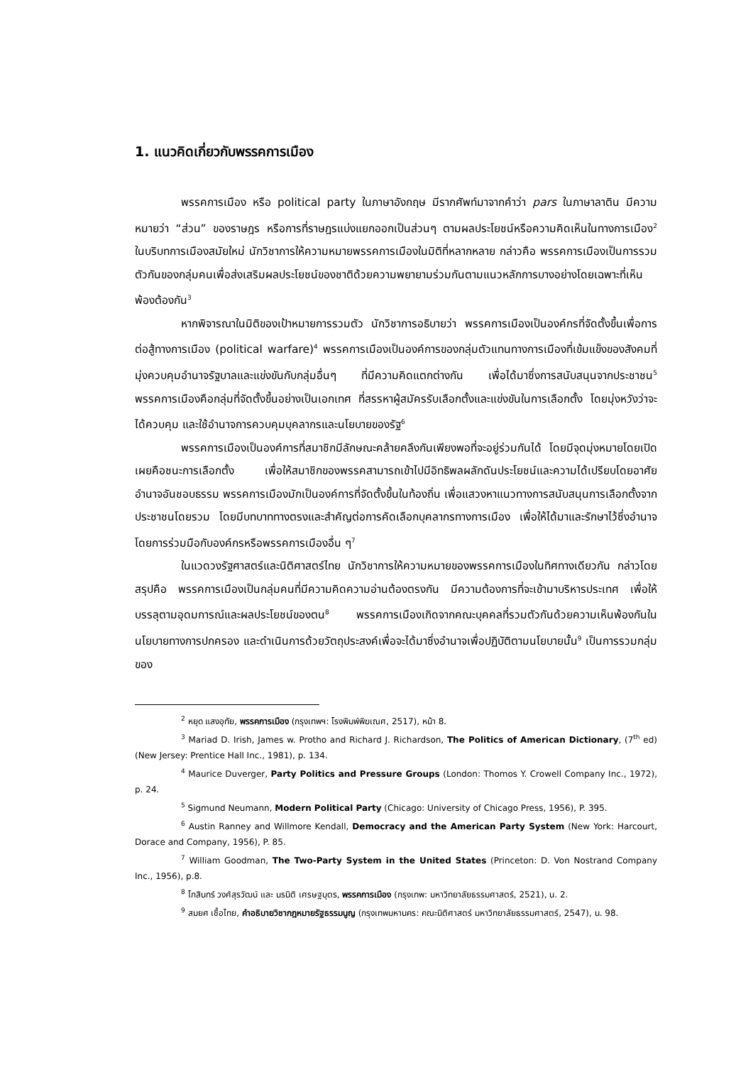1. แนวคิดเกี่ยวกับพรรคการเมือง
พรรคการเมือง หรือ political party ในภาษาอังกฤษ มีรากศัพท์มาจากคำว่า pars ในภาษาลาติน มีความหมายว่า “ส่วน” ของราษฎร หรือการที่ราษฎรแบ่งแยกออกเป็นส่วนๆ ตามผลประโยชน์หรือความคิดเห็นในทางการเมือง<sup>2</sup> ในบริบทการเมืองสมัยใหม่ นักวิชาการให้ความหมายพรรคการเมืองในมิติที่หลากหลาย กล่าวคือ พรรคการเมืองเป็นการรวมตัวกันของกลุ่มคนเพื่อส่งเสริมผลประโยชน์ของชาติด้วยความพยายามร่วมกันตามแนวหลักการบางอย่างโดยเฉพาะที่เห็นพ้องต้องกัน<sup>3</sup>
หากพิจารณาในมิติของเป้าหมายการรวมตัว นักวิชาการอธิบายว่า พรรคการเมืองเป็นองค์กรที่จัดตั้งขึ้นเพื่อการต่อสู้ทางการเมือง (political warfare)<sup>4</sup> พรรคการเมืองเป็นองค์การของกลุ่มตัวแทนทางการเมืองที่เข้มแข็งของสังคมที่มุ่งควบคุมอำนาจรัฐบาลและแข่งขันกับกลุ่มอื่นๆ ที่มีความคิดแตกต่างกัน เพื่อได้มาซึ่งการสนับสนุนจากประชาชน<sup>5</sup> พรรคการเมืองคือกลุ่มที่จัดตั้งขึ้นอย่างเป็นเอกเทศ ที่สรรหาผู้สมัครรับเลือกตั้งและแข่งขันในการเลือกตั้ง โดยมุ่งหวังว่าจะได้ควบคุม และใช้อำนาจการควบคุมบุคลากรและนโยบายของรัฐ<sup>6</sup>
พรรคการเมืองเป็นองค์การที่สมาชิกมีลักษณะคล้ายคลึงกันเพียงพอที่จะอยู่ร่วมกันได้ โดยมีจุดมุ่งหมายโดยเปิดเผยคือชนะการเลือกตั้ง เพื่อให้สมาชิกของพรรคสามารถเข้าไปมีอิทธิพลผลักดันประโยชน์และความได้เปรียบโดยอาศัยอำนาจอันชอบธรรม พรรคการเมืองมักเป็นองค์การที่จัดตั้งขึ้นในท้องถิ่น เพื่อแสวงหาแนวทางการสนับสนุนการเลือกตั้งจากประชาชนโดยรวม โดยมีบทบาททางตรงและสำคัญต่อการคัดเลือกบุคลากรทางการเมือง เพื่อให้ได้มาและรักษาไว้ซึ่งอำนาจ โดยการร่วมมือกับองค์กรหรือพรรคการเมืองอื่น ๆ<sup>7</sup>
ในแวดวงรัฐศาสตร์และนิติศาสตร์ไทย นักวิชาการให้ความหมายของพรรคการเมืองในทิศทางเดียวกัน กล่าวโดยสรุปคือ พรรคการเมืองเป็นกลุ่มคนที่มีความคิดความอ่านต้องตรงกัน มีความต้องการที่จะเข้ามาบริหารประเทศ เพื่อให้บรรลุตามอุดมการณ์และผลประโยชน์ของตน<sup>8</sup> พรรคการเมืองเกิดจากคณะบุคคลที่รวมตัวกันด้วยความเห็นพ้องกันในนโยบายทางการปกครอง และดำเนินการด้วยวัตถุประสงค์เพื่อจะได้มาซึ่งอำนาจเพื่อปฏิบัติตามนโยบายนั้น<sup>9</sup> เป็นการรวมกลุ่มของ
<sup>2</sup> หยุด แสงอุทัย, พรรคการเมือง (กรุงเทพฯ: โรงพิมพ์พิฆเณศ, 2517), หน้า 8.
<sup>3</sup> Mariad D. Irish, James w. Protho and Richard J. Richardson, The Politics of American Dictionary, (7<sup>th</sup> ed) (New Jersey: Prentice Hall Inc., 1981), p. 134.
<sup>4</sup> Maurice Duverger, Party Politics and Pressure Groups (London: Thomos Y. Crowell Company Inc., 1972), p. 24.
<sup>5</sup> Sigmund Neumann, Modern Political Party (Chicago: University of Chicago Press, 1956), P. 395.
<sup>6</sup> Austin Ranney and Willmore Kendall, Democracy and the American Party System (New York: Harcourt, Dorace and Company, 1956), P. 85.
<sup>7</sup> William Goodman, The Two-Party System in the United States (Princeton: D. Von Nostrand Company Inc., 1956), p.8.
<sup>8</sup> โกสินทร์ วงศ์สุรวัฒน์ และ นรนิติ เศรษฐบุตร, พรรคการเมือง (กรุงเทพ: มหาวิทยาลัยธรรมศาสตร์, 2521), น. 2.
<sup>9</sup> สมยศ เชื้อไทย, คำอธิบายวิชากฎหมายรัฐธรรมนูญ (กรุงเทพมหานคร: คณะนิติศาสตร์ มหาวิทยาลัยธรรมศาสตร์, 2547), น. 98.